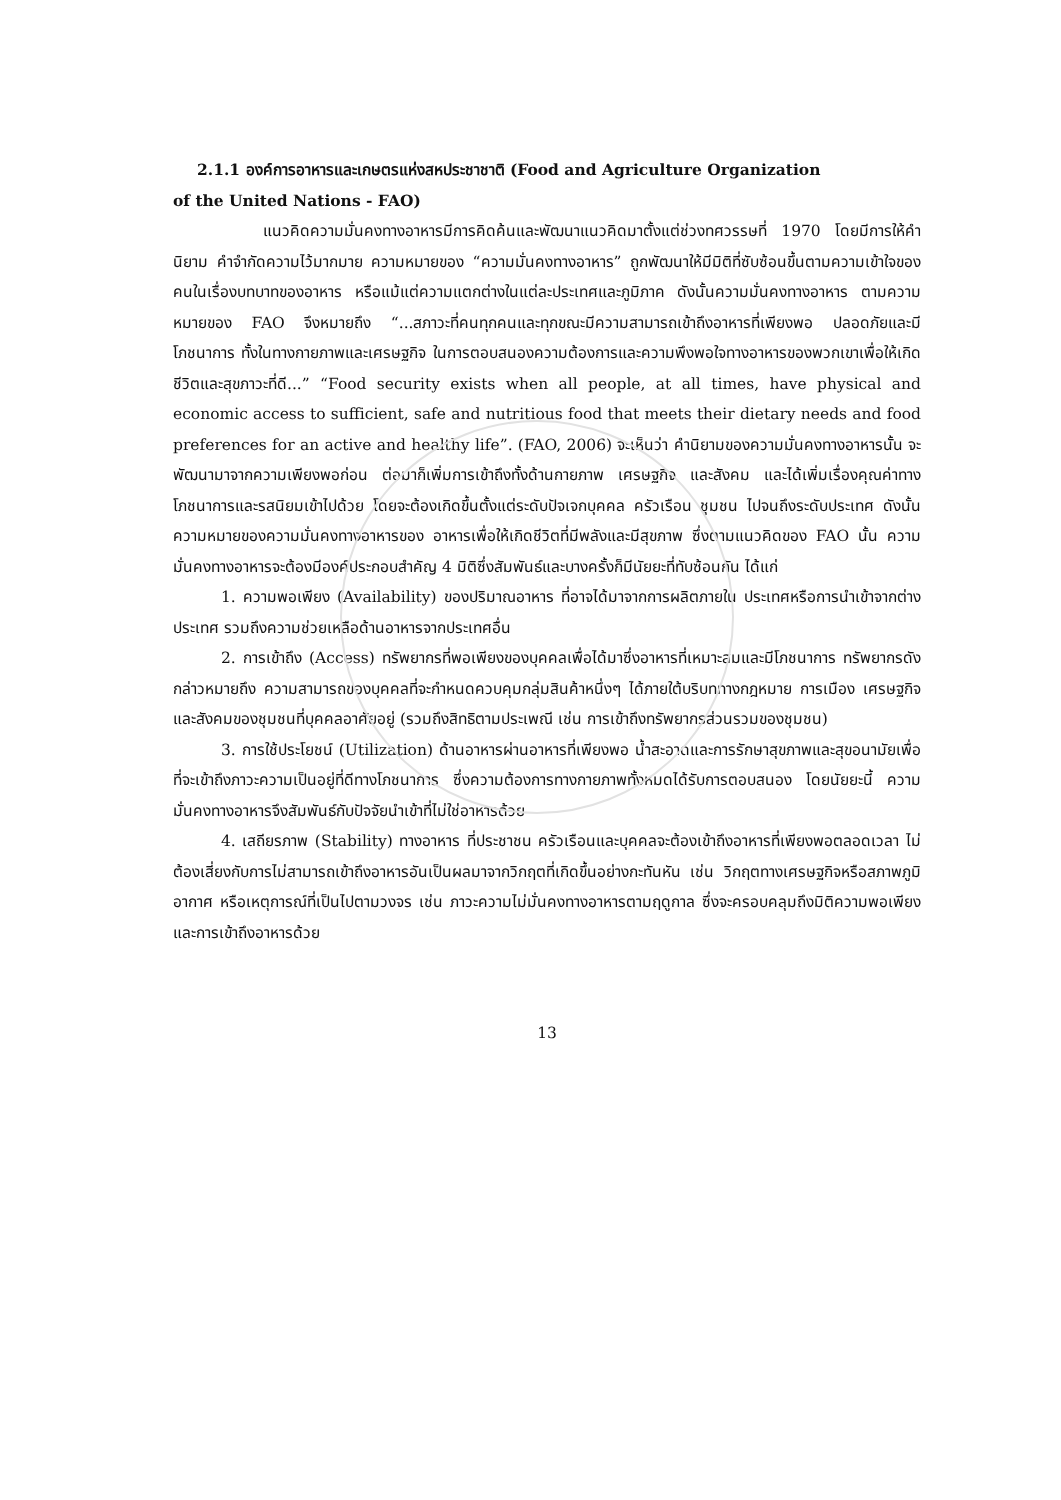2.1.1 องค์การอาหารและเกษตรแห่งสหประชาชาติ (Food and Agriculture Organization
of the United Nations - FAO)
แนวคิดความมั่นคงทางอาหารมีการคิดค้นและพัฒนาแนวคิดมาตั้งแต่ช่วงทศวรรษที่ 1970 โดยมีการให้คำนิยาม คำจำกัดความไว้มากมาย ความหมายของ “ความมั่นคงทางอาหาร” ถูกพัฒนาให้มีมิติที่ซับซ้อนขึ้นตามความเข้าใจของคนในเรื่องบทบาทของอาหาร หรือแม้แต่ความแตกต่างในแต่ละประเทศและภูมิภาค ดังนั้นความมั่นคงทางอาหาร ตามความหมายของ FAO จึงหมายถึง “...สภาวะที่คนทุกคนและทุกขณะมีความสามารถเข้าถึงอาหารที่เพียงพอ ปลอดภัยและมีโภชนาการ ทั้งในทางกายภาพและเศรษฐกิจ ในการตอบสนองความต้องการและความพึงพอใจทางอาหารของพวกเขาเพื่อให้เกิดชีวิตและสุขภาวะที่ดี...” “Food security exists when all people, at all times, have physical and economic access to sufficient, safe and nutritious food that meets their dietary needs and food preferences for an active and healthy life”. (FAO, 2006) จะเห็นว่า คำนิยามของความมั่นคงทางอาหารนั้น จะพัฒนามาจากความเพียงพอก่อน ต่อมาก็เพิ่มการเข้าถึงทั้งด้านกายภาพ เศรษฐกิจ และสังคม และได้เพิ่มเรื่องคุณค่าทางโภชนาการและรสนิยมเข้าไปด้วย โดยจะต้องเกิดขึ้นตั้งแต่ระดับปัจเจกบุคคล ครัวเรือน ชุมชน ไปจนถึงระดับประเทศ ดังนั้นความหมายของความมั่นคงทางอาหารของ อาหารเพื่อให้เกิดชีวิตที่มีพลังและมีสุขภาพ ซึ่งตามแนวคิดของ FAO นั้น ความมั่นคงทางอาหารจะต้องมีองค์ประกอบสำคัญ 4 มิติซึ่งสัมพันธ์และบางครั้งก็มีนัยยะที่ทับซ้อนกัน ได้แก่
1. ความพอเพียง (Availability) ของปริมาณอาหาร ที่อาจได้มาจากการผลิตภายใน ประเทศหรือการนำเข้าจากต่างประเทศ รวมถึงความช่วยเหลือด้านอาหารจากประเทศอื่น
2. การเข้าถึง (Access) ทรัพยากรที่พอเพียงของบุคคลเพื่อได้มาซึ่งอาหารที่เหมาะสมและมีโภชนาการ ทรัพยากรดังกล่าวหมายถึง ความสามารถของบุคคลที่จะกำหนดควบคุมกลุ่มสินค้าหนึ่งๆ ได้ภายใต้บริบททางกฎหมาย การเมือง เศรษฐกิจ และสังคมของชุมชนที่บุคคลอาศัยอยู่ (รวมถึงสิทธิตามประเพณี เช่น การเข้าถึงทรัพยากรส่วนรวมของชุมชน)
3. การใช้ประโยชน์ (Utilization) ด้านอาหารผ่านอาหารที่เพียงพอ น้ำสะอาดและการรักษาสุขภาพและสุขอนามัยเพื่อที่จะเข้าถึงภาวะความเป็นอยู่ที่ดีทางโภชนาการ ซึ่งความต้องการทางกายภาพทั้งหมดได้รับการตอบสนอง โดยนัยยะนี้ ความมั่นคงทางอาหารจึงสัมพันธ์กับปัจจัยนำเข้าที่ไม่ใช่อาหารด้วย
4. เสถียรภาพ (Stability) ทางอาหาร ที่ประชาชน ครัวเรือนและบุคคลจะต้องเข้าถึงอาหารที่เพียงพอตลอดเวลา ไม่ต้องเสี่ยงกับการไม่สามารถเข้าถึงอาหารอันเป็นผลมาจากวิกฤตที่เกิดขึ้นอย่างกะทันหัน เช่น วิกฤตทางเศรษฐกิจหรือสภาพภูมิอากาศ หรือเหตุการณ์ที่เป็นไปตามวงจร เช่น ภาวะความไม่มั่นคงทางอาหารตามฤดูกาล ซึ่งจะครอบคลุมถึงมิติความพอเพียงและการเข้าถึงอาหารด้วย
13